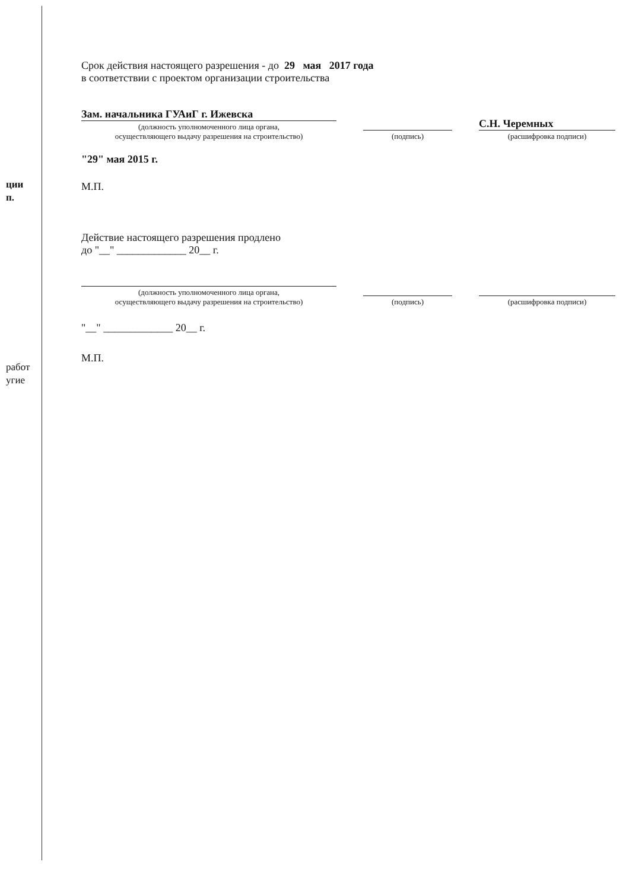ции
п.
работ
угие
Срок действия настоящего разрешения - до 29 мая 2017 года
в соответствии с проектом организации строительства
Зам. начальника ГУАиГ г. Ижевска
(должность уполномоченного лица органа,
осуществляющего выдачу разрешения на строительство)
(подпись)
С.Н. Черемных
(расшифровка подписи)
"29" мая 2015 г.
М.П.
Действие настоящего разрешения продлено
до "__" _____________ 20__ г.
(должность уполномоченного лица органа,
осуществляющего выдачу разрешения на строительство)
(подпись)
(расшифровка подписи)
"__" _____________ 20__ г.
М.П.